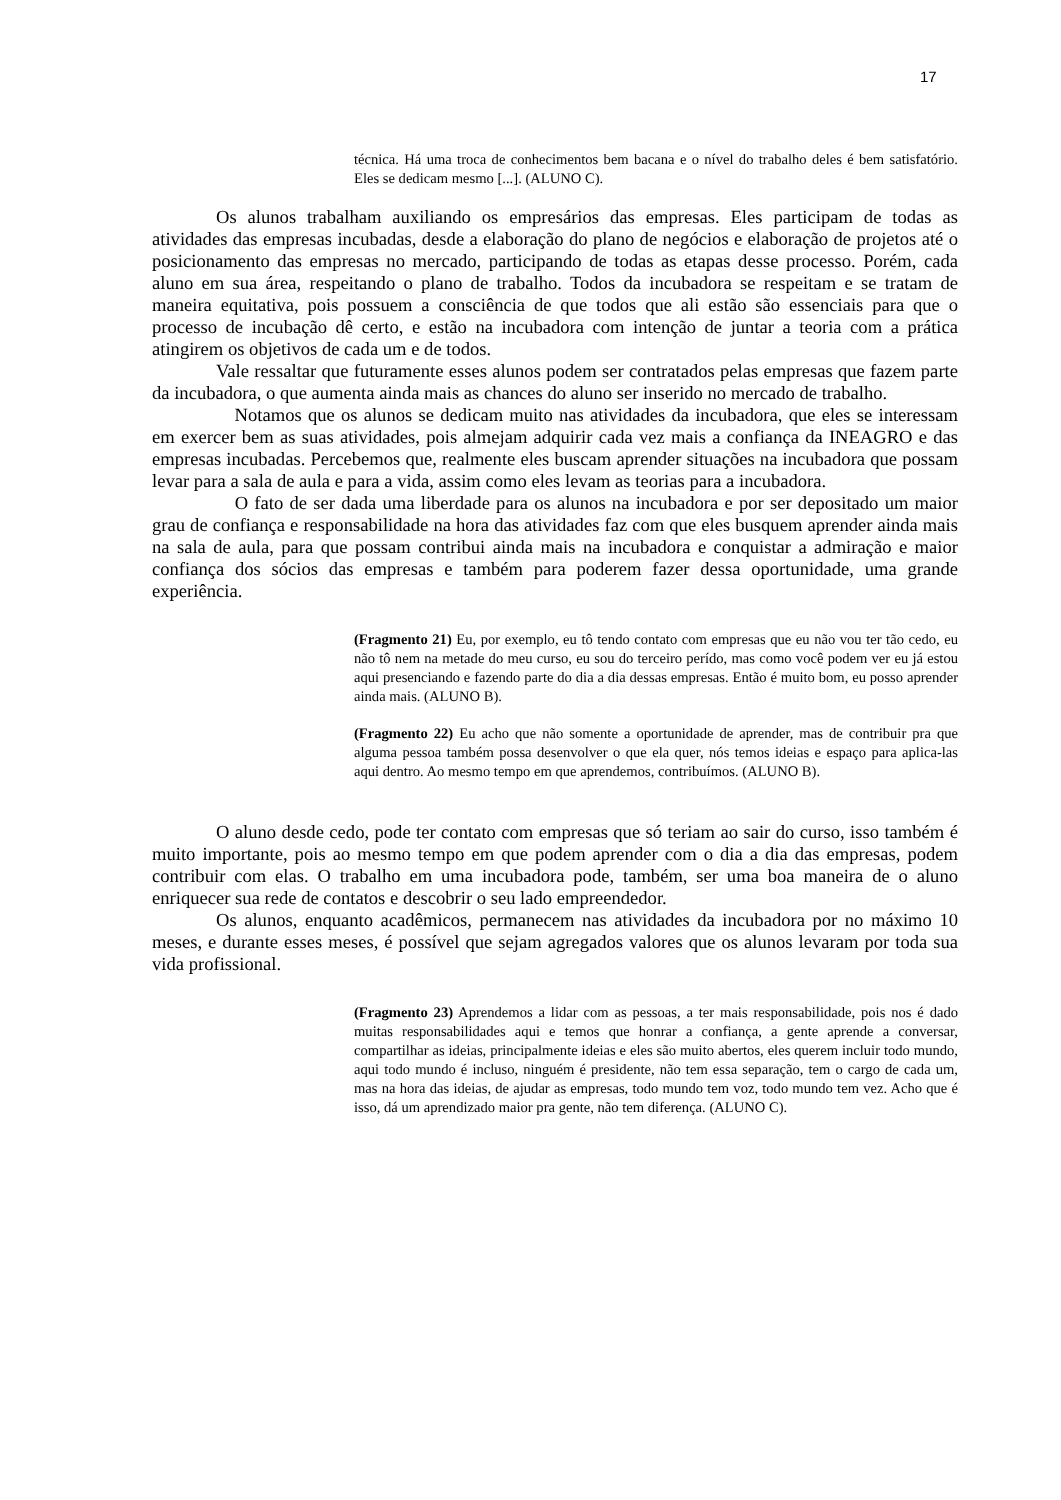17
técnica. Há uma troca de conhecimentos bem bacana e o nível do trabalho deles é bem satisfatório. Eles se dedicam mesmo [...]. (ALUNO C).
Os alunos trabalham auxiliando os empresários das empresas. Eles participam de todas as atividades das empresas incubadas, desde a elaboração do plano de negócios e elaboração de projetos até o posicionamento das empresas no mercado, participando de todas as etapas desse processo. Porém, cada aluno em sua área, respeitando o plano de trabalho. Todos da incubadora se respeitam e se tratam de maneira equitativa, pois possuem a consciência de que todos que ali estão são essenciais para que o processo de incubação dê certo, e estão na incubadora com intenção de juntar a teoria com a prática atingirem os objetivos de cada um e de todos.
Vale ressaltar que futuramente esses alunos podem ser contratados pelas empresas que fazem parte da incubadora, o que aumenta ainda mais as chances do aluno ser inserido no mercado de trabalho.
Notamos que os alunos se dedicam muito nas atividades da incubadora, que eles se interessam em exercer bem as suas atividades, pois almejam adquirir cada vez mais a confiança da INEAGRO e das empresas incubadas. Percebemos que, realmente eles buscam aprender situações na incubadora que possam levar para a sala de aula e para a vida, assim como eles levam as teorias para a incubadora.
O fato de ser dada uma liberdade para os alunos na incubadora e por ser depositado um maior grau de confiança e responsabilidade na hora das atividades faz com que eles busquem aprender ainda mais na sala de aula, para que possam contribui ainda mais na incubadora e conquistar a admiração e maior confiança dos sócios das empresas e também para poderem fazer dessa oportunidade, uma grande experiência.
(Fragmento 21) Eu, por exemplo, eu tô tendo contato com empresas que eu não vou ter tão cedo, eu não tô nem na metade do meu curso, eu sou do terceiro perído, mas como você podem ver eu já estou aqui presenciando e fazendo parte do dia a dia dessas empresas. Então é muito bom, eu posso aprender ainda mais. (ALUNO B).
(Fragmento 22) Eu acho que não somente a oportunidade de aprender, mas de contribuir pra que alguma pessoa também possa desenvolver o que ela quer, nós temos ideias e espaço para aplica-las aqui dentro. Ao mesmo tempo em que aprendemos, contribuímos. (ALUNO B).
O aluno desde cedo, pode ter contato com empresas que só teriam ao sair do curso, isso também é muito importante, pois ao mesmo tempo em que podem aprender com o dia a dia das empresas, podem contribuir com elas. O trabalho em uma incubadora pode, também, ser uma boa maneira de o aluno enriquecer sua rede de contatos e descobrir o seu lado empreendedor.
Os alunos, enquanto acadêmicos, permanecem nas atividades da incubadora por no máximo 10 meses, e durante esses meses, é possível que sejam agregados valores que os alunos levaram por toda sua vida profissional.
(Fragmento 23) Aprendemos a lidar com as pessoas, a ter mais responsabilidade, pois nos é dado muitas responsabilidades aqui e temos que honrar a confiança, a gente aprende a conversar, compartilhar as ideias, principalmente ideias e eles são muito abertos, eles querem incluir todo mundo, aqui todo mundo é incluso, ninguém é presidente, não tem essa separação, tem o cargo de cada um, mas na hora das ideias, de ajudar as empresas, todo mundo tem voz, todo mundo tem vez. Acho que é isso, dá um aprendizado maior pra gente, não tem diferença. (ALUNO C).